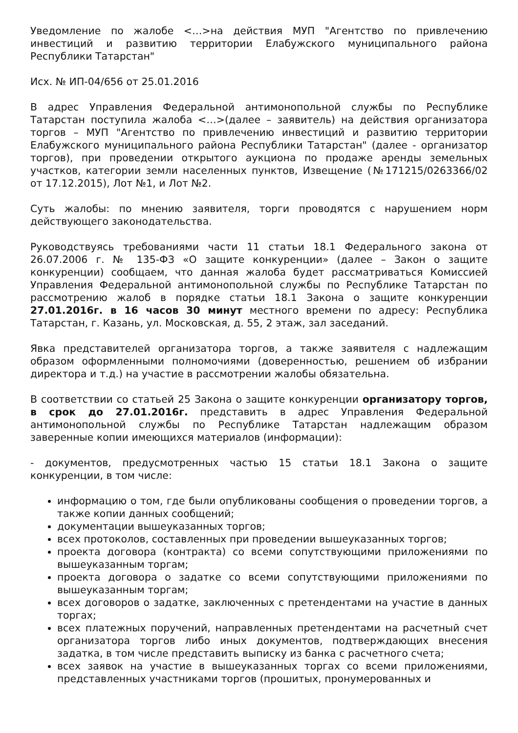Уведомление по жалобе <…>на действия МУП "Агентство по привлечению инвестиций и развитию территории Елабужского муниципального района Республики Татарстан"
Исх. № ИП-04/656 от 25.01.2016
В адрес Управления Федеральной антимонопольной службы по Республике Татарстан поступила жалоба <…>(далее – заявитель) на действия организатора торгов – МУП "Агентство по привлечению инвестиций и развитию территории Елабужского муниципального района Республики Татарстан" (далее - организатор торгов), при проведении открытого аукциона по продаже аренды земельных участков, категории земли населенных пунктов, Извещение (№171215/0263366/02 от 17.12.2015), Лот №1, и Лот №2.
Суть жалобы: по мнению заявителя, торги проводятся с нарушением норм действующего законодательства.
Руководствуясь требованиями части 11 статьи 18.1 Федерального закона от 26.07.2006 г. № 135-ФЗ «О защите конкуренции» (далее – Закон о защите конкуренции) сообщаем, что данная жалоба будет рассматриваться Комиссией Управления Федеральной антимонопольной службы по Республике Татарстан по рассмотрению жалоб в порядке статьи 18.1 Закона о защите конкуренции 27.01.2016г. в 16 часов 30 минут местного времени по адресу: Республика Татарстан, г. Казань, ул. Московская, д. 55, 2 этаж, зал заседаний.
Явка представителей организатора торгов, а также заявителя с надлежащим образом оформленными полномочиями (доверенностью, решением об избрании директора и т.д.) на участие в рассмотрении жалобы обязательна.
В соответствии со статьей 25 Закона о защите конкуренции организатору торгов, в срок до 27.01.2016г. представить в адрес Управления Федеральной антимонопольной службы по Республике Татарстан надлежащим образом заверенные копии имеющихся материалов (информации):
- документов, предусмотренных частью 15 статьи 18.1 Закона о защите конкуренции, в том числе:
информацию о том, где были опубликованы сообщения о проведении торгов, а также копии данных сообщений;
документации вышеуказанных торгов;
всех протоколов, составленных при проведении вышеуказанных торгов;
проекта договора (контракта) со всеми сопутствующими приложениями по вышеуказанным торгам;
проекта договора о задатке со всеми сопутствующими приложениями по вышеуказанным торгам;
всех договоров о задатке, заключенных с претендентами на участие в данных торгах;
всех платежных поручений, направленных претендентами на расчетный счет организатора торгов либо иных документов, подтверждающих внесения задатка, в том числе представить выписку из банка с расчетного счета;
всех заявок на участие в вышеуказанных торгах со всеми приложениями, представленных участниками торгов (прошитых, пронумерованных и